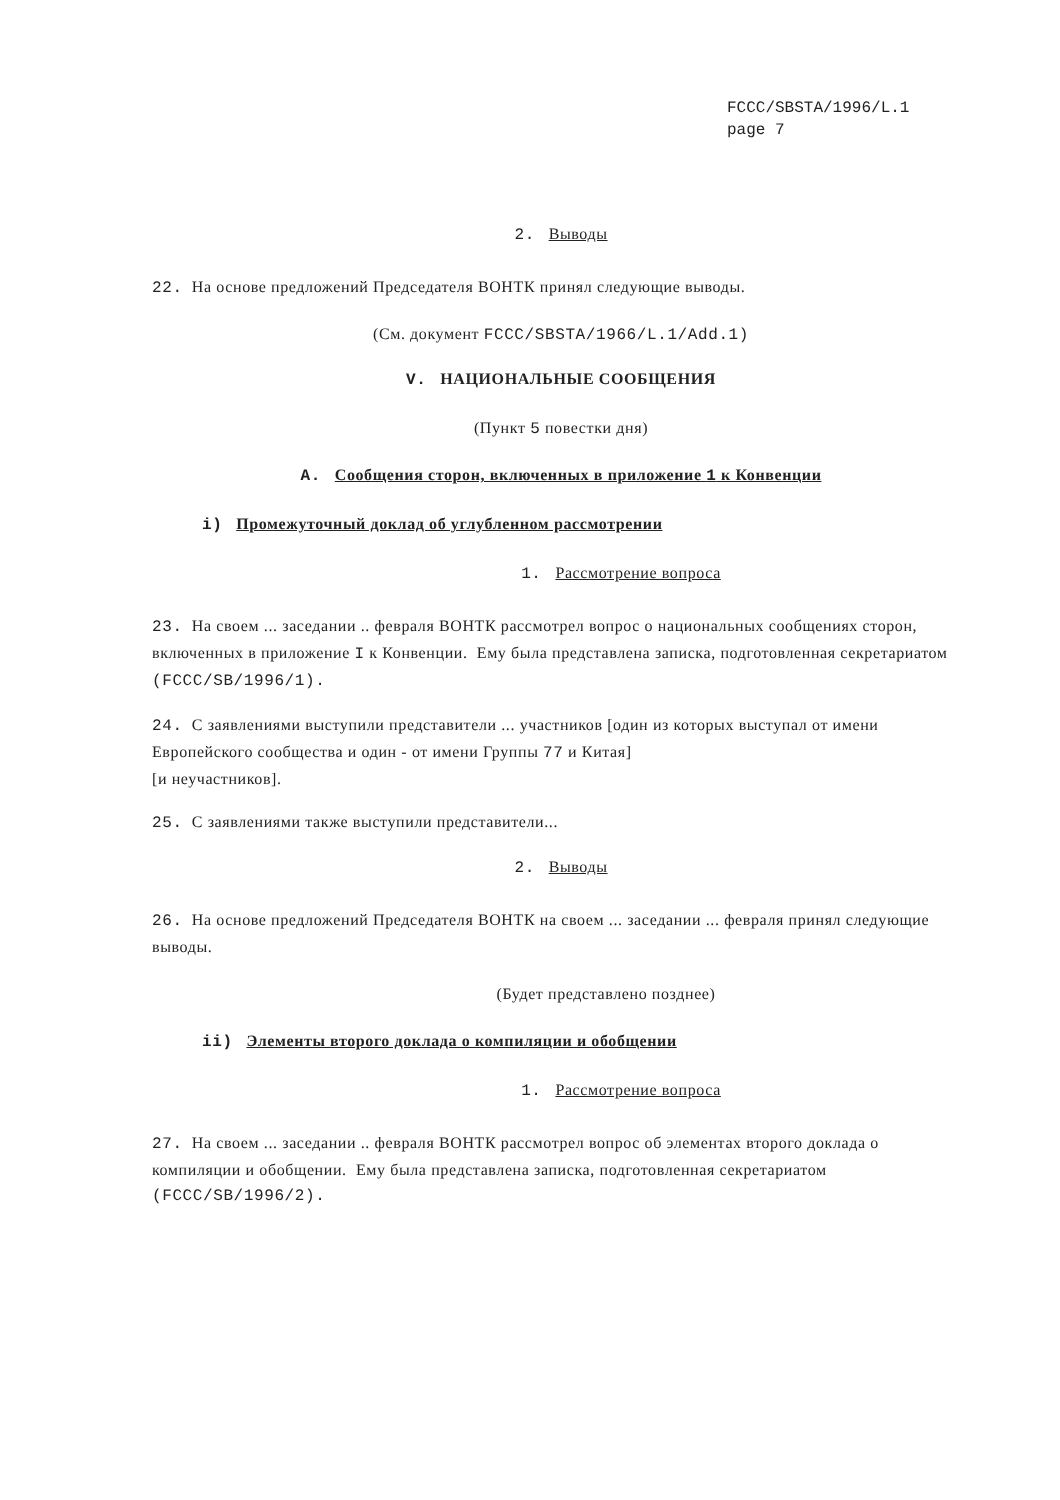FCCC/SBSTA/1996/L.1
page 7
2. Выводы
22. На основе предложений Председателя ВОНТК принял следующие выводы.
(См. документ FCCC/SBSTA/1966/L.1/Add.1)
V. НАЦИОНАЛЬНЫЕ СООБЩЕНИЯ
(Пункт 5 повестки дня)
A. Сообщения сторон, включенных в приложение 1 к Конвенции
i) Промежуточный доклад об углубленном рассмотрении
1. Рассмотрение вопроса
23. На своем ... заседании .. февраля ВОНТК рассмотрел вопрос о национальных сообщениях сторон, включенных в приложение I к Конвенции. Ему была представлена записка, подготовленная секретариатом (FCCC/SB/1996/1).
24. С заявлениями выступили представители ... участников [один из которых выступал от имени Европейского сообщества и один - от имени Группы 77 и Китая]
[и неучастников].
25. С заявлениями также выступили представители...
2. Выводы
26. На основе предложений Председателя ВОНТК на своем ... заседании ... февраля принял следующие выводы.
(Будет представлено позднее)
ii) Элементы второго доклада о компиляции и обобщении
1. Рассмотрение вопроса
27. На своем ... заседании .. февраля ВОНТК рассмотрел вопрос об элементах второго доклада о компиляции и обобщении. Ему была представлена записка, подготовленная секретариатом (FCCC/SB/1996/2).